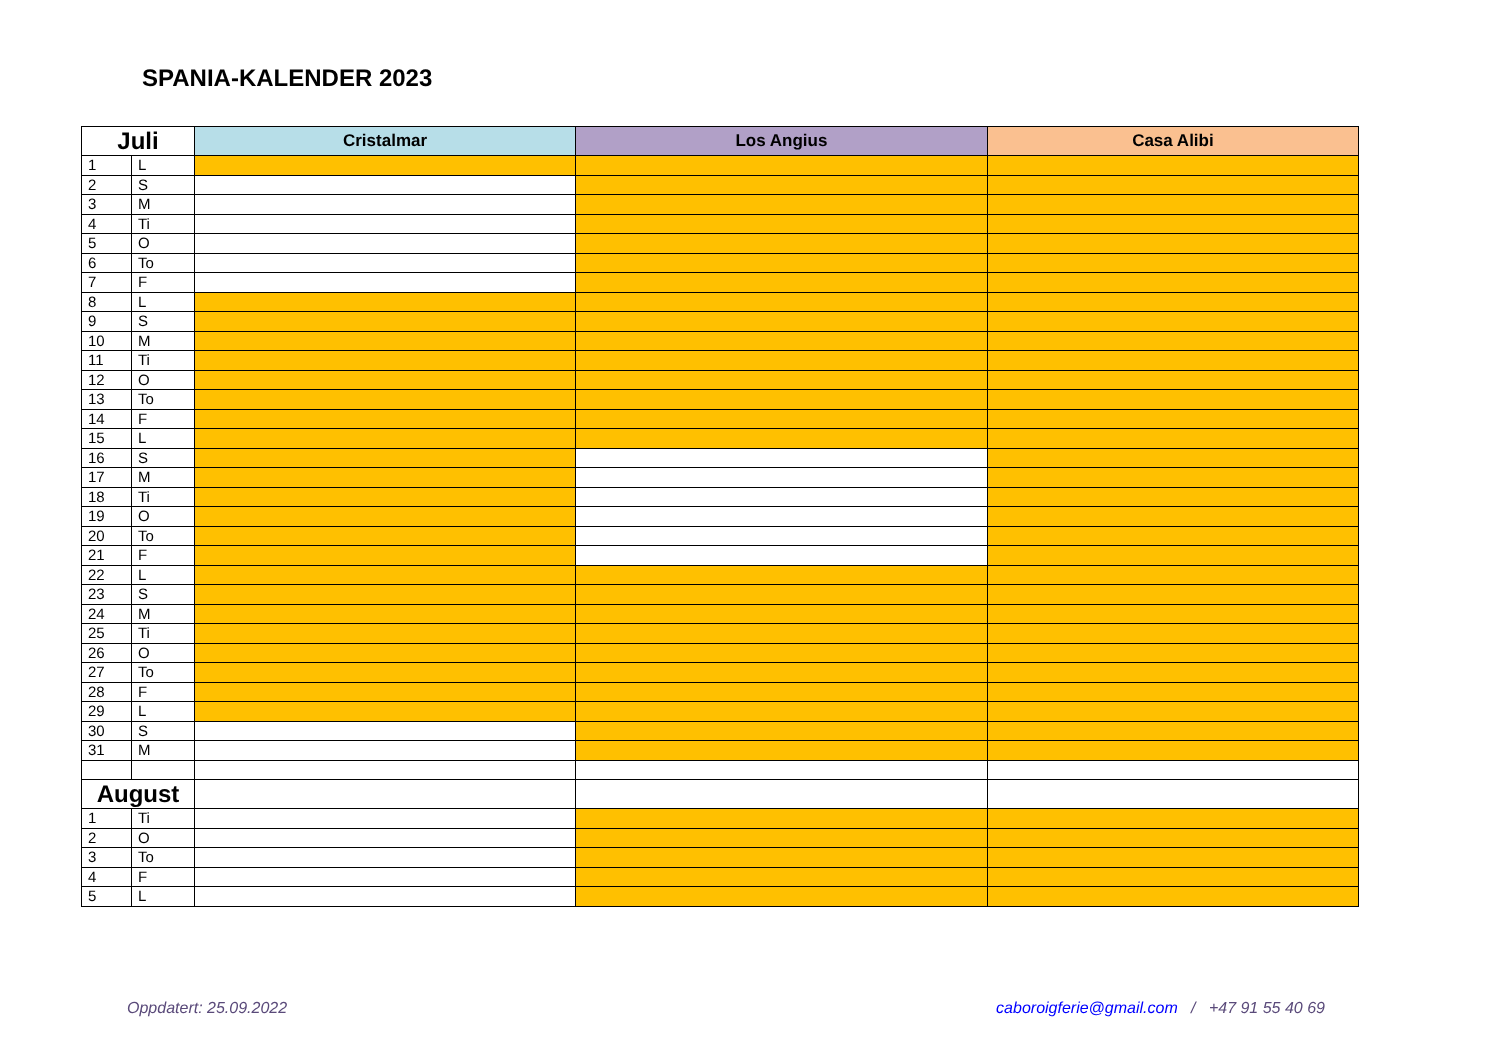SPANIA-KALENDER 2023
| Juli | | Cristalmar | Los Angius | Casa Alibi |
| --- | --- | --- | --- | --- |
| 1 | L | | | |
| 2 | S | | | |
| 3 | M | | | |
| 4 | Ti | | | |
| 5 | O | | | |
| 6 | To | | | |
| 7 | F | | | |
| 8 | L | | | |
| 9 | S | | | |
| 10 | M | | | |
| 11 | Ti | | | |
| 12 | O | | | |
| 13 | To | | | |
| 14 | F | | | |
| 15 | L | | | |
| 16 | S | | | |
| 17 | M | | | |
| 18 | Ti | | | |
| 19 | O | | | |
| 20 | To | | | |
| 21 | F | | | |
| 22 | L | | | |
| 23 | S | | | |
| 24 | M | | | |
| 25 | Ti | | | |
| 26 | O | | | |
| 27 | To | | | |
| 28 | F | | | |
| 29 | L | | | |
| 30 | S | | | |
| 31 | M | | | |
| August | | | | |
| 1 | Ti | | | |
| 2 | O | | | |
| 3 | To | | | |
| 4 | F | | | |
| 5 | L | | | |
Oppdatert: 25.09.2022 caboroigferie@gmail.com / +47 91 55 40 69